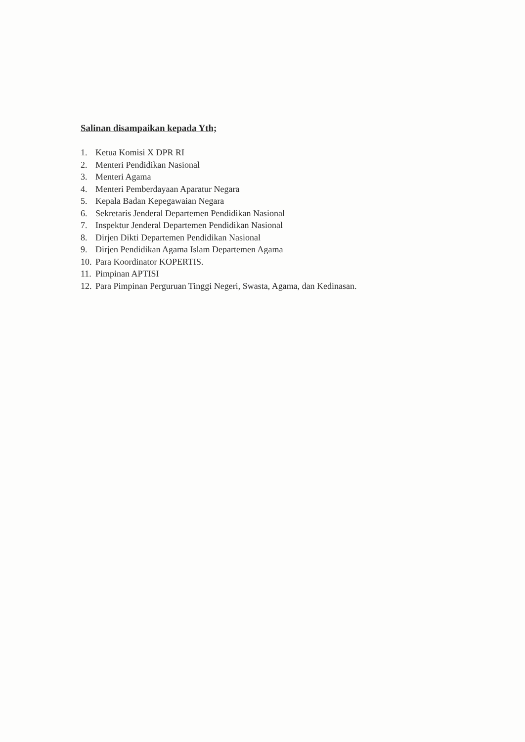Salinan disampaikan kepada Yth;
1. Ketua Komisi X DPR RI
2. Menteri Pendidikan Nasional
3. Menteri Agama
4. Menteri Pemberdayaan Aparatur Negara
5. Kepala Badan Kepegawaian Negara
6. Sekretaris Jenderal Departemen Pendidikan Nasional
7. Inspektur Jenderal Departemen Pendidikan Nasional
8. Dirjen Dikti Departemen Pendidikan Nasional
9. Dirjen Pendidikan Agama Islam Departemen Agama
10. Para Koordinator KOPERTIS.
11. Pimpinan APTISI
12. Para Pimpinan Perguruan Tinggi Negeri, Swasta, Agama, dan Kedinasan.